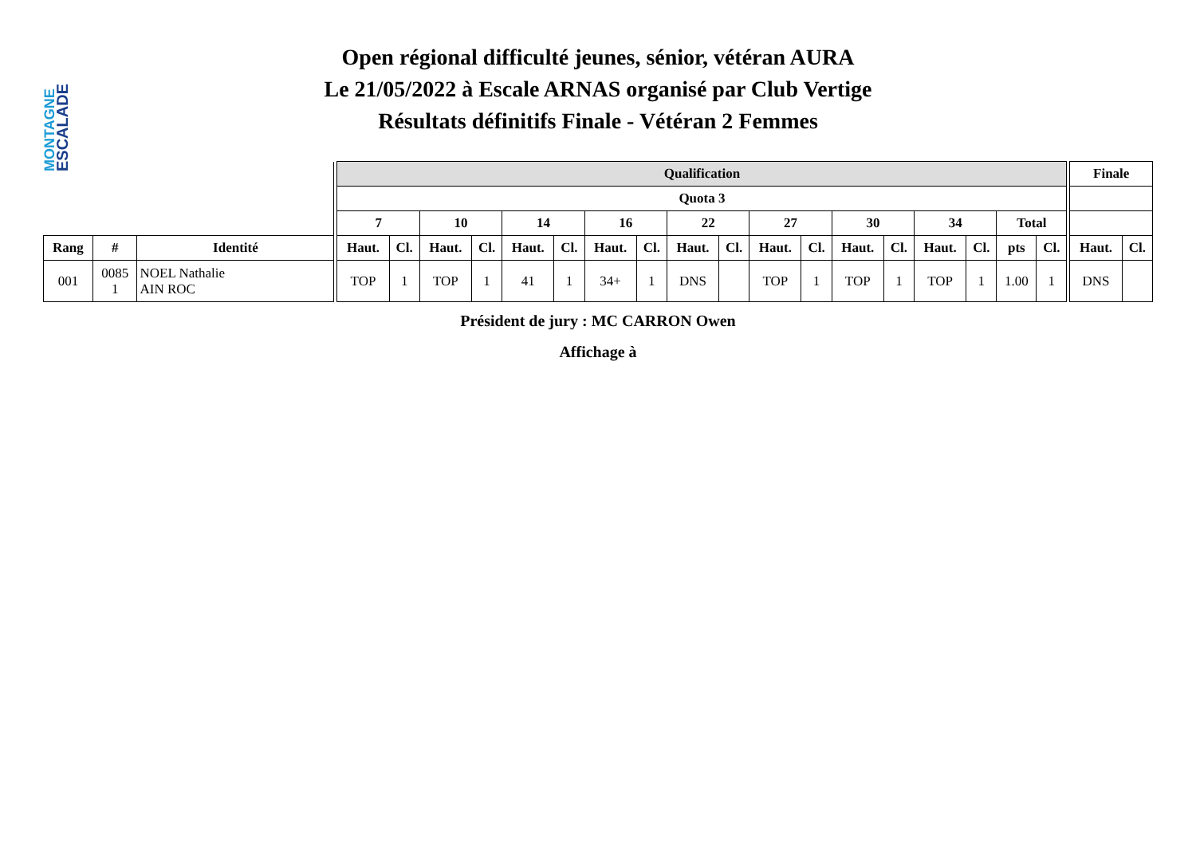ESCALADE
MONTAGNE
Open régional difficulté jeunes, sénior, vétéran AURA
Le 21/05/2022 à Escale ARNAS organisé par Club Vertige
Résultats définitifs Finale - Vétéran 2 Femmes
| | | | | Qualification | | | | | | | | | | | | | | | | | | | Finale | |
| | | | | Quota 3 | | | | | | | | | | | | | | | | | | | | |
| | | | | 7 | | 10 | | 14 | | 16 | | 22 | | 27 | | 30 | | 34 | | Total | | | | |
| Rang | # | Identité | | Haut. | Cl. | Haut. | Cl. | Haut. | Cl. | Haut. | Cl. | Haut. | Cl. | Haut. | Cl. | Haut. | Cl. | Haut. | Cl. | pts | Cl. | | Haut. | Cl. |
| 001 | 0085 1 | NOEL Nathalie AIN ROC | | TOP | 1 | TOP | 1 | 41 | 1 | 34+ | 1 | DNS | | TOP | 1 | TOP | 1 | TOP | 1 | 1.00 | 1 | | DNS | |
Président de jury : MC CARRON Owen
Affichage à